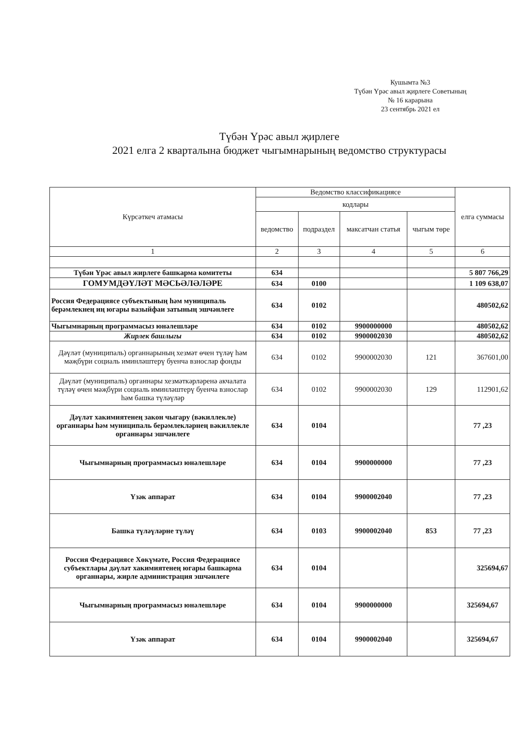Кушымта №3
Түбән Үрәс авыл җирлеге Советының
№ 16 карарына
23 сентябрь 2021 ел
Түбән Үрәс авыл җирлеге
2021 елга 2 кварталына бюджет чыгымнарының ведомство структурасы
| Күрсәткеч атамасы | Ведомство классификациясе | | | | елга суммасы |
| --- | --- | --- | --- | --- | --- |
| | кодлары | | | | |
| | ведомство | подраздел | максатчан статья | чыгым төре | |
| 1 | 2 | 3 | 4 | 5 | 6 |
| Түбән Үрәс авыл жирлеге башкарма комитеты | 634 | | | | 5 807 766,29 |
| ГОМУМДӘҮЛӘТ МӘСЬӘЛӘЛӘРЕ | 634 | 0100 | | | 1 109 638,07 |
| Россия Федерациясе субъектының һәм муниципаль берәмлекнең иң югары вазыйфаи затының эшчәнлеге | 634 | 0102 | | | 480502,62 |
| Чыгымнарның программасыз юнәлешләре | 634 | 0102 | 9900000000 | | 480502,62 |
| Жирлек башлыгы | 634 | 0102 | 9900002030 | | 480502,62 |
| Дәүләт (муниципаль) органнарының хезмәт өчен түләү һәм мәҗбүри социаль иминләштерү буенча взнослар фонды | 634 | 0102 | 9900002030 | 121 | 367601,00 |
| Дәүләт (муниципаль) органнары хезмәткәрләренә акчалата түләү өчен мәҗбүри социаль иминләштерү буенча взнослар һәм башка түләүләр | 634 | 0102 | 9900002030 | 129 | 112901,62 |
| Дәүләт хакимиятенең закон чыгару (вәкиллекле) органнары һәм муниципаль берәмлекләрнең вәкиллекле органнары эшчәнлеге | 634 | 0104 | | | 77 ,23 |
| Чыгымнарның программасыз юнәлешләре | 634 | 0104 | 9900000000 | | 77 ,23 |
| Үзәк аппарат | 634 | 0104 | 9900002040 | | 77 ,23 |
| Башка түләүләрне түләү | 634 | 0103 | 9900002040 | 853 | 77 ,23 |
| Россия Федерациясе Хөкүмәте, Россия Федерациясе субъектлары дәүләт хакимиятенең югары башкарма органнары, жирле администрация эшчәнлеге | 634 | 0104 | | | 325694,67 |
| Чыгымнарның программасыз юнәлешләре | 634 | 0104 | 9900000000 | | 325694,67 |
| Үзәк аппарат | 634 | 0104 | 9900002040 | | 325694,67 |